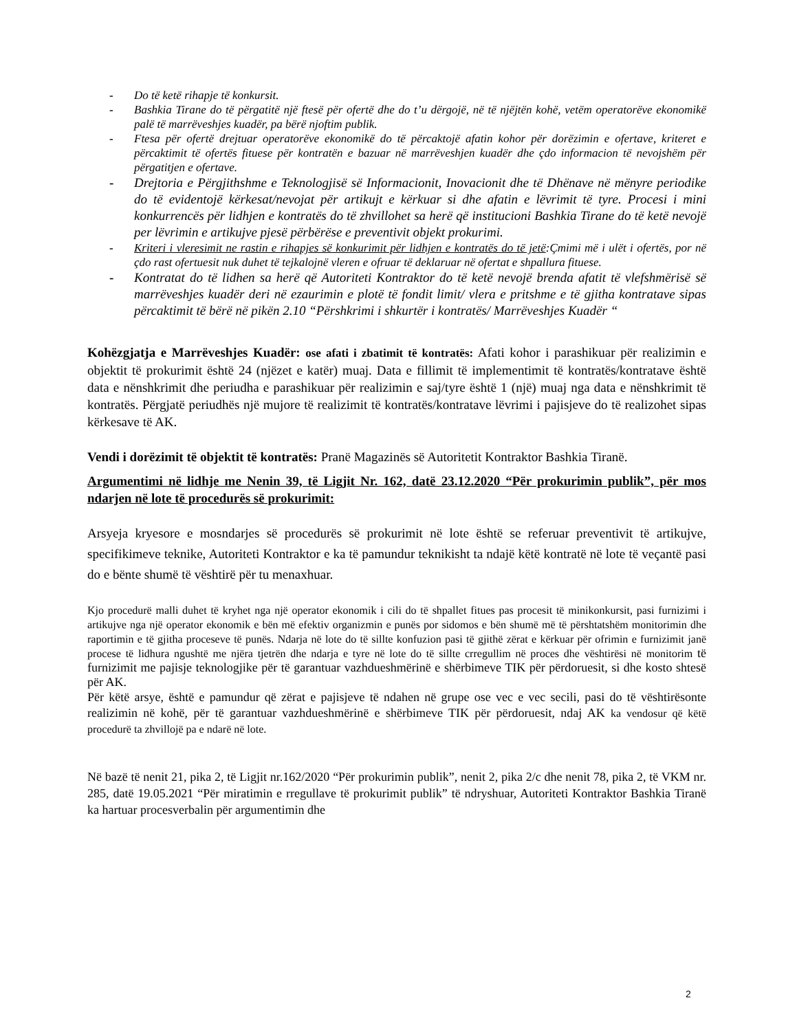- Do të ketë rihapje të konkursit.
- Bashkia Tirane do të përgatitë një ftesë për ofertë dhe do t’u dërgojë, në të njëjtën kohë, vetëm operatorëve ekonomikë palë të marrëveshjes kuadër, pa bërë njoftim publik.
- Ftesa për ofertë drejtuar operatorëve ekonomikë do të përcaktojë afatin kohor për dorëzimin e ofertave, kriteret e përcaktimit të ofertës fituese për kontratën e bazuar në marrëveshjen kuadër dhe çdo informacion të nevojshëm për përgatitjen e ofertave.
- Drejtoria e Përgjithshme e Teknologjisë së Informacionit, Inovacionit dhe të Dhënave në mënyre periodike do të evidentojë kërkesat/nevojat për artikujt e kërkuar si dhe afatin e lëvrimit të tyre. Procesi i mini konkurrencës për lidhjen e kontratës do të zhvillohet sa herë që institucioni Bashkia Tirane do të ketë nevojë per lëvrimin e artikujve pjesë përbërëse e preventivit objekt prokurimi.
- Kriteri i vleresimit ne rastin e rihapjes së konkurimit për lidhjen e kontratës do të jetë:Çmimi më i ulët i ofertës, por në çdo rast ofertuesit nuk duhet të tejkalojnë vleren e ofruar të deklaruar në ofertat e shpallura fituese.
- Kontratat do të lidhen sa herë që Autoriteti Kontraktor do të ketë nevojë brenda afatit të vlefshmërisë së marrëveshjes kuadër deri në ezaurimin e plotë të fondit limit/ vlera e pritshme e të gjitha kontratave sipas përcaktimit të bërë në pikën 2.10 “Përshkrimi i shkurtër i kontratës/ Marrëveshjes Kuadër “
Kohëzgjatja e Marrëveshjes Kuadër: ose afati i zbatimit të kontratës: Afati kohor i parashikuar për realizimin e objektit të prokurimit është 24 (njëzet e katër) muaj. Data e fillimit të implementimit të kontratës/kontratave është data e nënshkrimit dhe periudha e parashikuar për realizimin e saj/tyre është 1 (një) muaj nga data e nënshkrimit të kontratës. Përgjatë periudhës një mujore të realizimit të kontratës/kontratave lëvrimi i pajisjeve do të realizohet sipas kërkesave të AK.
Vendi i dorëzimit të objektit të kontratës: Pranë Magazinës së Autoritetit Kontraktor Bashkia Tiranë.
Argumentimi në lidhje me Nenin 39, të Ligjit Nr. 162, datë 23.12.2020 “Për prokurimin publik”, për mos ndarjen në lote të procedurës së prokurimit:
Arsyeja kryesore e mosndarjes së procedurës së prokurimit në lote është se referuar preventivit të artikujve, specifikimeve teknike, Autoriteti Kontraktor e ka të pamundur teknikisht ta ndajë këtë kontratë në lote të veçantë pasi do e bënte shumë të vështirë për tu menaxhuar.
Kjo procedurë malli duhet të kryhet nga një operator ekonomik i cili do të shpallet fitues pas procesit të minikonkursit, pasi furnizimi i artikujve nga një operator ekonomik e bën më efektiv organizmin e punës por sidomos e bën shumë më të përshtatshëm monitorimin dhe raportimin e të gjitha proceseve të punës. Ndarja në lote do të sillte konfuzion pasi të gjithë zërat e kërkuar për ofrimin e furnizimit janë procese të lidhura ngushtë me njëra tjetrën dhe ndarja e tyre në lote do të sillte crregullim në proces dhe vështirësi në monitorim të furnizimit me pajisje teknologjike për të garantuar vazhdueshmërinë e shërbimeve TIK për përdoruesit, si dhe kosto shtesë për AK.
Për këtë arsye, është e pamundur që zërat e pajisjeve të ndahen në grupe ose vec e vec secili, pasi do të vështirësonte realizimin në kohë, për të garantuar vazhdueshmërinë e shërbimeve TIK për përdoruesit, ndaj AK ka vendosur që këtë procedurë ta zhvillojë pa e ndarë në lote.
Në bazë të nenit 21, pika 2, të Ligjit nr.162/2020 “Për prokurimin publik”, nenit 2, pika 2/c dhe nenit 78, pika 2, të VKM nr. 285, datë 19.05.2021 “Për miratimin e rregullave të prokurimit publik” të ndryshuar, Autoriteti Kontraktor Bashkia Tiranë ka hartuar procesverbalin për argumentimin dhe
2